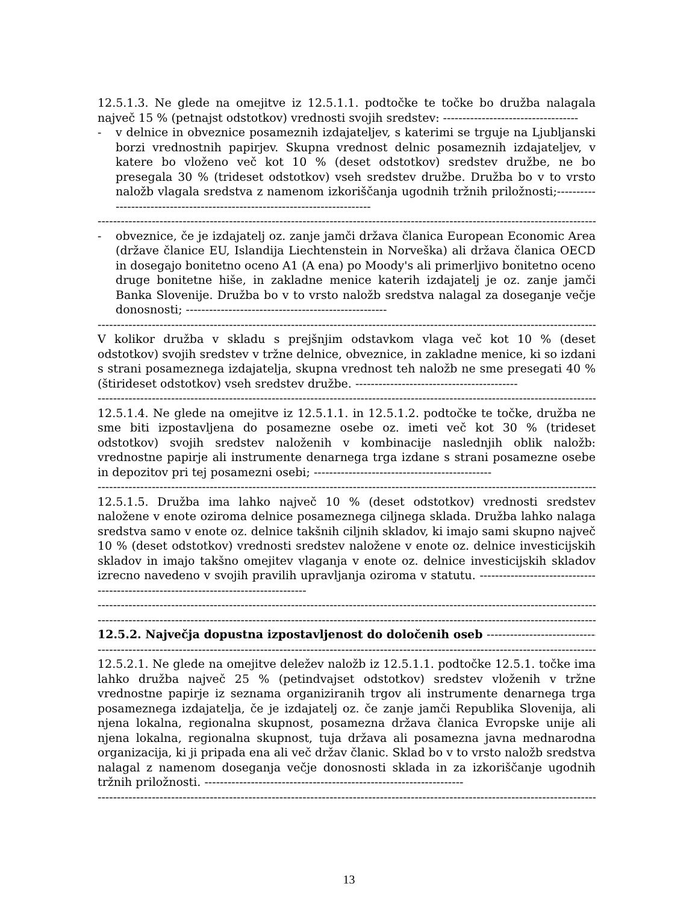12.5.1.3. Ne glede na omejitve iz 12.5.1.1. podtočke te točke bo družba nalagala največ 15 % (petnajst odstotkov) vrednosti svojih sredstev: -----------------------------------
- v delnice in obveznice posameznih izdajateljev, s katerimi se trguje na Ljubljanski borzi vrednostnih papirjev. Skupna vrednost delnic posameznih izdajateljev, v katere bo vloženo več kot 10 % (deset odstotkov) sredstev družbe, ne bo presegala 30 % (trideset odstotkov) vseh sredstev družbe. Družba bo v to vrsto naložb vlagala sredstva z namenom izkoriščanja ugodnih tržnih priložnosti;----------------------------------------------------------------------------
------------------------------------------------------------------------------------------------------------------------------------------
- obveznice, če je izdajatelj oz. zanje jamči država članica European Economic Area (države članice EU, Islandija Liechtenstein in Norveška) ali država članica OECD in dosegajo bonitetno oceno A1 (A ena) po Moody's ali primerljivo bonitetno oceno druge bonitetne hiše, in zakladne menice katerih izdajatelj je oz. zanje jamči Banka Slovenije. Družba bo v to vrsto naložb sredstva nalagal za doseganje večje donosnosti; ----------------------------------------------------
------------------------------------------------------------------------------------------------------------------------------------------
V kolikor družba v skladu s prejšnjim odstavkom vlaga več kot 10 % (deset odstotkov) svojih sredstev v tržne delnice, obveznice, in zakladne menice, ki so izdani s strani posameznega izdajatelja, skupna vrednost teh naložb ne sme presegati 40 % (štirideset odstotkov) vseh sredstev družbe. ------------------------------------------
------------------------------------------------------------------------------------------------------------------------------------------
12.5.1.4. Ne glede na omejitve iz 12.5.1.1. in 12.5.1.2. podtočke te točke, družba ne sme biti izpostavljena do posamezne osebe oz. imeti več kot 30 % (trideset odstotkov) svojih sredstev naloženih v kombinacije naslednjih oblik naložb: vrednostne papirje ali instrumente denarnega trga izdane s strani posamezne osebe in depozitov pri tej posamezni osebi; ----------------------------------------------
------------------------------------------------------------------------------------------------------------------------------------------
12.5.1.5. Družba ima lahko največ 10 % (deset odstotkov) vrednosti sredstev naložene v enote oziroma delnice posameznega ciljnega sklada. Družba lahko nalaga sredstva samo v enote oz. delnice takšnih ciljnih skladov, ki imajo sami skupno največ 10 % (deset odstotkov) vrednosti sredstev naložene v enote oz. delnice investicijskih skladov in imajo takšno omejitev vlaganja v enote oz. delnice investicijskih skladov izrecno navedeno v svojih pravilih upravljanja oziroma v statutu. ------------------------------------------------------------------------------------
------------------------------------------------------------------------------------------------------------------------------------------
------------------------------------------------------------------------------------------------------------------------------------------
12.5.2. Največja dopustna izpostavljenost do določenih oseb ---------------------------------
------------------------------------------------------------------------------------------------------------------------------------------
12.5.2.1. Ne glede na omejitve deležev naložb iz 12.5.1.1. podtočke 12.5.1. točke ima lahko družba največ 25 % (petindvajset odstotkov) sredstev vloženih v tržne vrednostne papirje iz seznama organiziranih trgov ali instrumente denarnega trga posameznega izdajatelja, če je izdajatelj oz. če zanje jamči Republika Slovenija, ali njena lokalna, regionalna skupnost, posamezna država članica Evropske unije ali njena lokalna, regionalna skupnost, tuja država ali posamezna javna mednarodna organizacija, ki ji pripada ena ali več držav članic. Sklad bo v to vrsto naložb sredstva nalagal z namenom doseganja večje donosnosti sklada in za izkoriščanje ugodnih tržnih priložnosti. -------------------------------------------------------------------
------------------------------------------------------------------------------------------------------------------------------------------
13